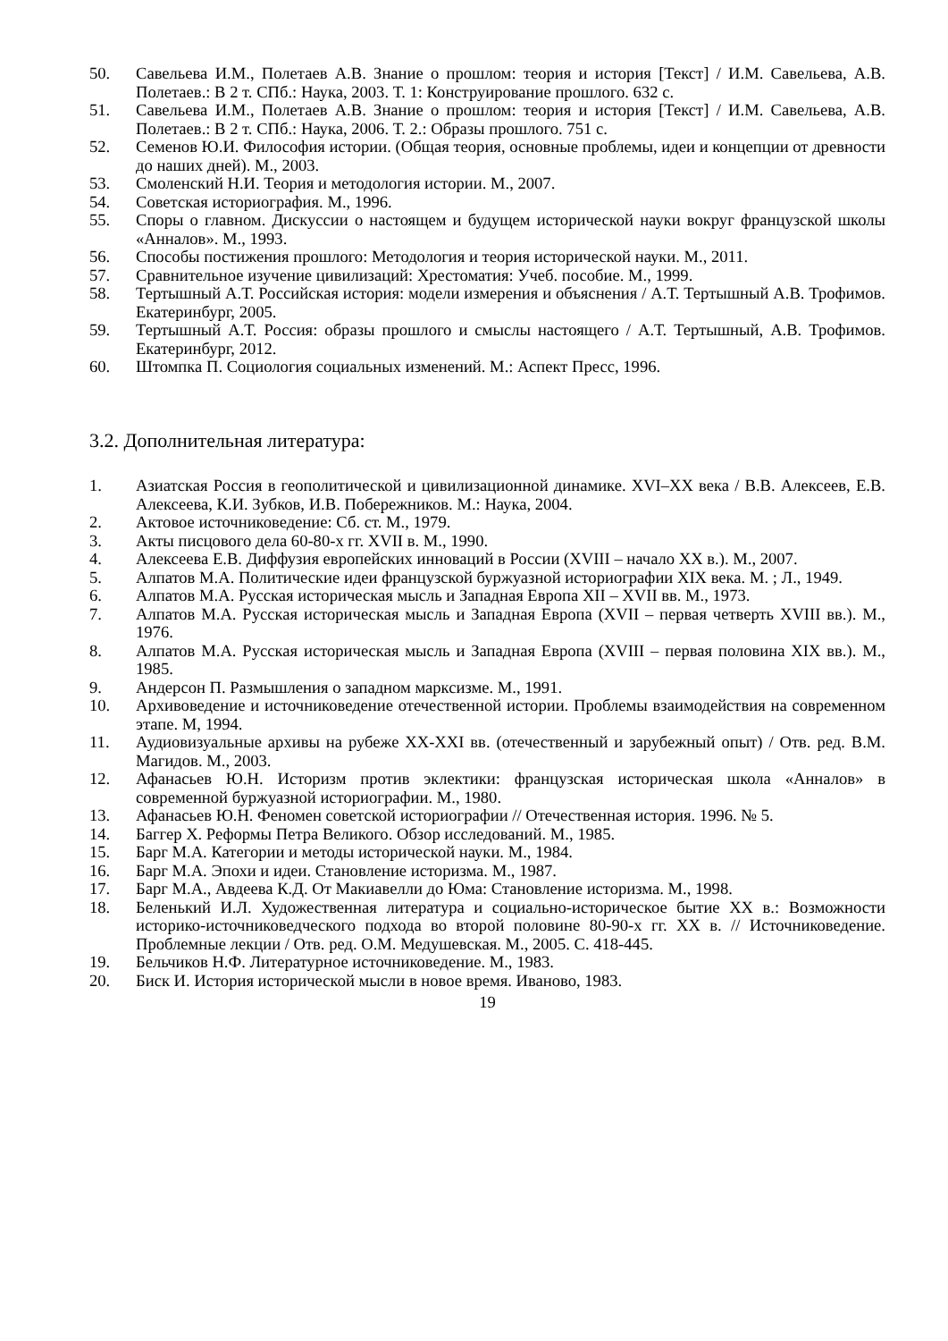50. Савельева И.М., Полетаев А.В. Знание о прошлом: теория и история [Текст] / И.М. Савельева, А.В. Полетаев.: В 2 т. СПб.: Наука, 2003. Т. 1: Конструирование прошлого. 632 с.
51. Савельева И.М., Полетаев А.В. Знание о прошлом: теория и история [Текст] / И.М. Савельева, А.В. Полетаев.: В 2 т. СПб.: Наука, 2006. Т. 2.: Образы прошлого. 751 с.
52. Семенов Ю.И. Философия истории. (Общая теория, основные проблемы, идеи и концепции от древности до наших дней). М., 2003.
53. Смоленский Н.И. Теория и методология истории. М., 2007.
54. Советская историография. М., 1996.
55. Споры о главном. Дискуссии о настоящем и будущем исторической науки вокруг французской школы «Анналов». М., 1993.
56. Способы постижения прошлого: Методология и теория исторической науки. М., 2011.
57. Сравнительное изучение цивилизаций: Хрестоматия: Учеб. пособие. М., 1999.
58. Тертышный А.Т. Российская история: модели измерения и объяснения / А.Т. Тертышный А.В. Трофимов. Екатеринбург, 2005.
59. Тертышный А.Т. Россия: образы прошлого и смыслы настоящего / А.Т. Тертышный, А.В. Трофимов. Екатеринбург, 2012.
60. Штомпка П. Социология социальных изменений. М.: Аспект Пресс, 1996.
3.2. Дополнительная литература:
1. Азиатская Россия в геополитической и цивилизационной динамике. XVI–XX века / В.В. Алексеев, Е.В. Алексеева, К.И. Зубков, И.В. Побережников. М.: Наука, 2004.
2. Актовое источниковедение: Сб. ст. М., 1979.
3. Акты писцового дела 60-80-х гг. XVII в. М., 1990.
4. Алексеева Е.В. Диффузия европейских инноваций в России (XVIII – начало XX в.). М., 2007.
5. Алпатов М.А. Политические идеи французской буржуазной историографии XIX века. М. ; Л., 1949.
6. Алпатов М.А. Русская историческая мысль и Западная Европа XII – XVII вв. М., 1973.
7. Алпатов М.А. Русская историческая мысль и Западная Европа (XVII – первая четверть XVIII вв.). М., 1976.
8. Алпатов М.А. Русская историческая мысль и Западная Европа (XVIII – первая половина XIX вв.). М., 1985.
9. Андерсон П. Размышления о западном марксизме. М., 1991.
10. Архивоведение и источниковедение отечественной истории. Проблемы взаимодействия на современном этапе. М, 1994.
11. Аудиовизуальные архивы на рубеже XX-XXI вв. (отечественный и зарубежный опыт) / Отв. ред. В.М. Магидов. М., 2003.
12. Афанасьев Ю.Н. Историзм против эклектики: французская историческая школа «Анналов» в современной буржуазной историографии. М., 1980.
13. Афанасьев Ю.Н. Феномен советской историографии // Отечественная история. 1996. № 5.
14. Баггер Х. Реформы Петра Великого. Обзор исследований. М., 1985.
15. Барг М.А. Категории и методы исторической науки. М., 1984.
16. Барг М.А. Эпохи и идеи. Становление историзма. М., 1987.
17. Барг М.А., Авдеева К.Д. От Макиавелли до Юма: Становление историзма. М., 1998.
18. Беленький И.Л. Художественная литература и социально-историческое бытие XX в.: Возможности историко-источниковедческого подхода во второй половине 80-90-х гг. XX в. // Источниковедение. Проблемные лекции / Отв. ред. О.М. Медушевская. М., 2005. С. 418-445.
19. Бельчиков Н.Ф. Литературное источниковедение. М., 1983.
20. Биск И. История исторической мысли в новое время. Иваново, 1983.
19